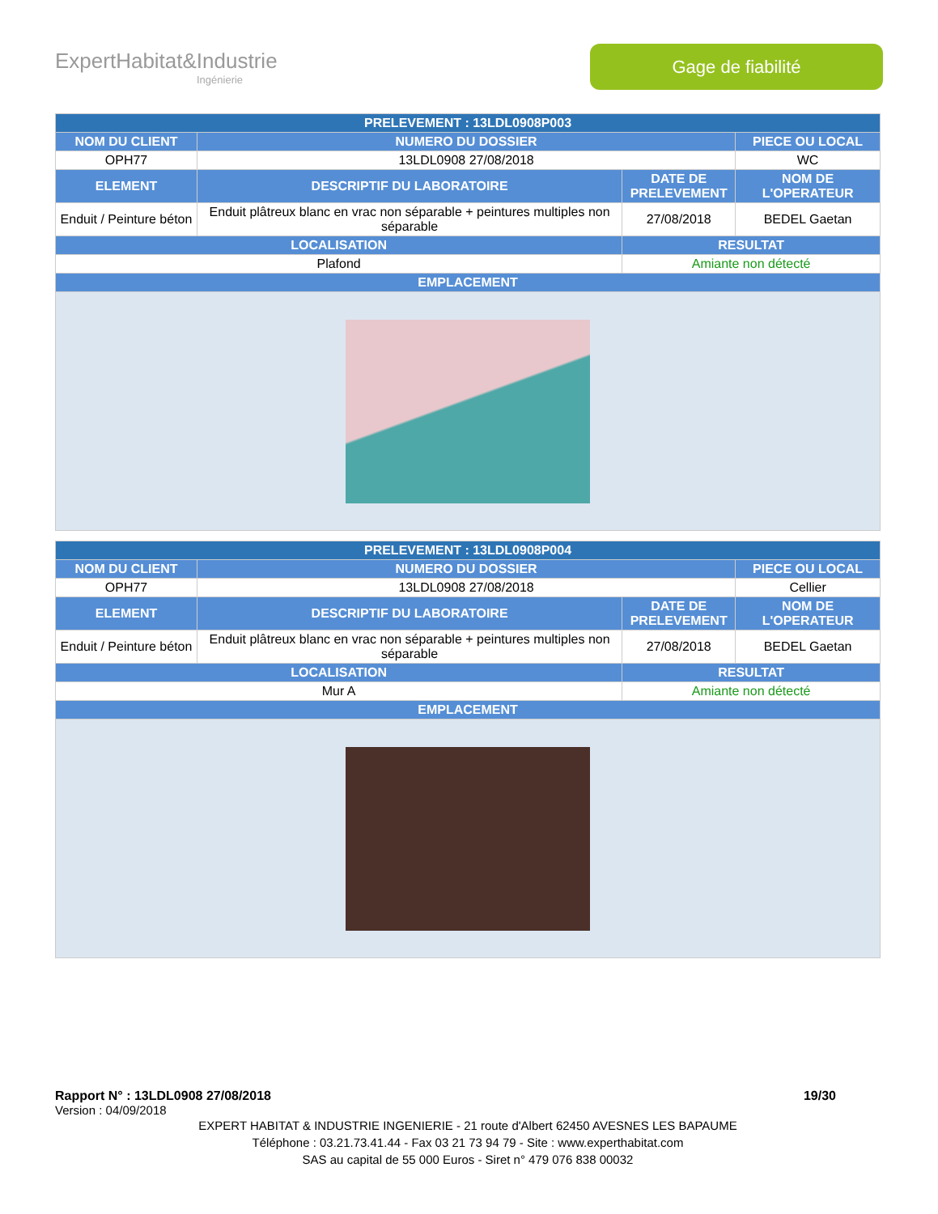ExpertHabitat&Industrie
Ingénierie
Gage de fiabilité
| PRELEVEMENT : 13LDL0908P003 | | | |
| --- | --- | --- | --- |
| NOM DU CLIENT | NUMERO DU DOSSIER | | PIECE OU LOCAL |
| OPH77 | 13LDL0908 27/08/2018 | | WC |
| ELEMENT | DESCRIPTIF DU LABORATOIRE | DATE DE PRELEVEMENT | NOM DE L'OPERATEUR |
| Enduit / Peinture béton | Enduit plâtreux blanc en vrac non séparable + peintures multiples non séparable | 27/08/2018 | BEDEL Gaetan |
| LOCALISATION | | RESULTAT | |
| Plafond | | Amiante non détecté | |
| EMPLACEMENT | | | |
| PRELEVEMENT : 13LDL0908P004 | | | |
| --- | --- | --- | --- |
| NOM DU CLIENT | NUMERO DU DOSSIER | | PIECE OU LOCAL |
| OPH77 | 13LDL0908 27/08/2018 | | Cellier |
| ELEMENT | DESCRIPTIF DU LABORATOIRE | DATE DE PRELEVEMENT | NOM DE L'OPERATEUR |
| Enduit / Peinture béton | Enduit plâtreux blanc en vrac non séparable + peintures multiples non séparable | 27/08/2018 | BEDEL Gaetan |
| LOCALISATION | | RESULTAT | |
| Mur A | | Amiante non détecté | |
| EMPLACEMENT | | | |
Rapport N° : 13LDL0908 27/08/2018 19/30
Version : 04/09/2018
EXPERT HABITAT & INDUSTRIE INGENIERIE - 21 route d'Albert 62450 AVESNES LES BAPAUME
Téléphone : 03.21.73.41.44 - Fax 03 21 73 94 79 - Site : www.experthabitat.com
SAS au capital de 55 000 Euros - Siret n° 479 076 838 00032